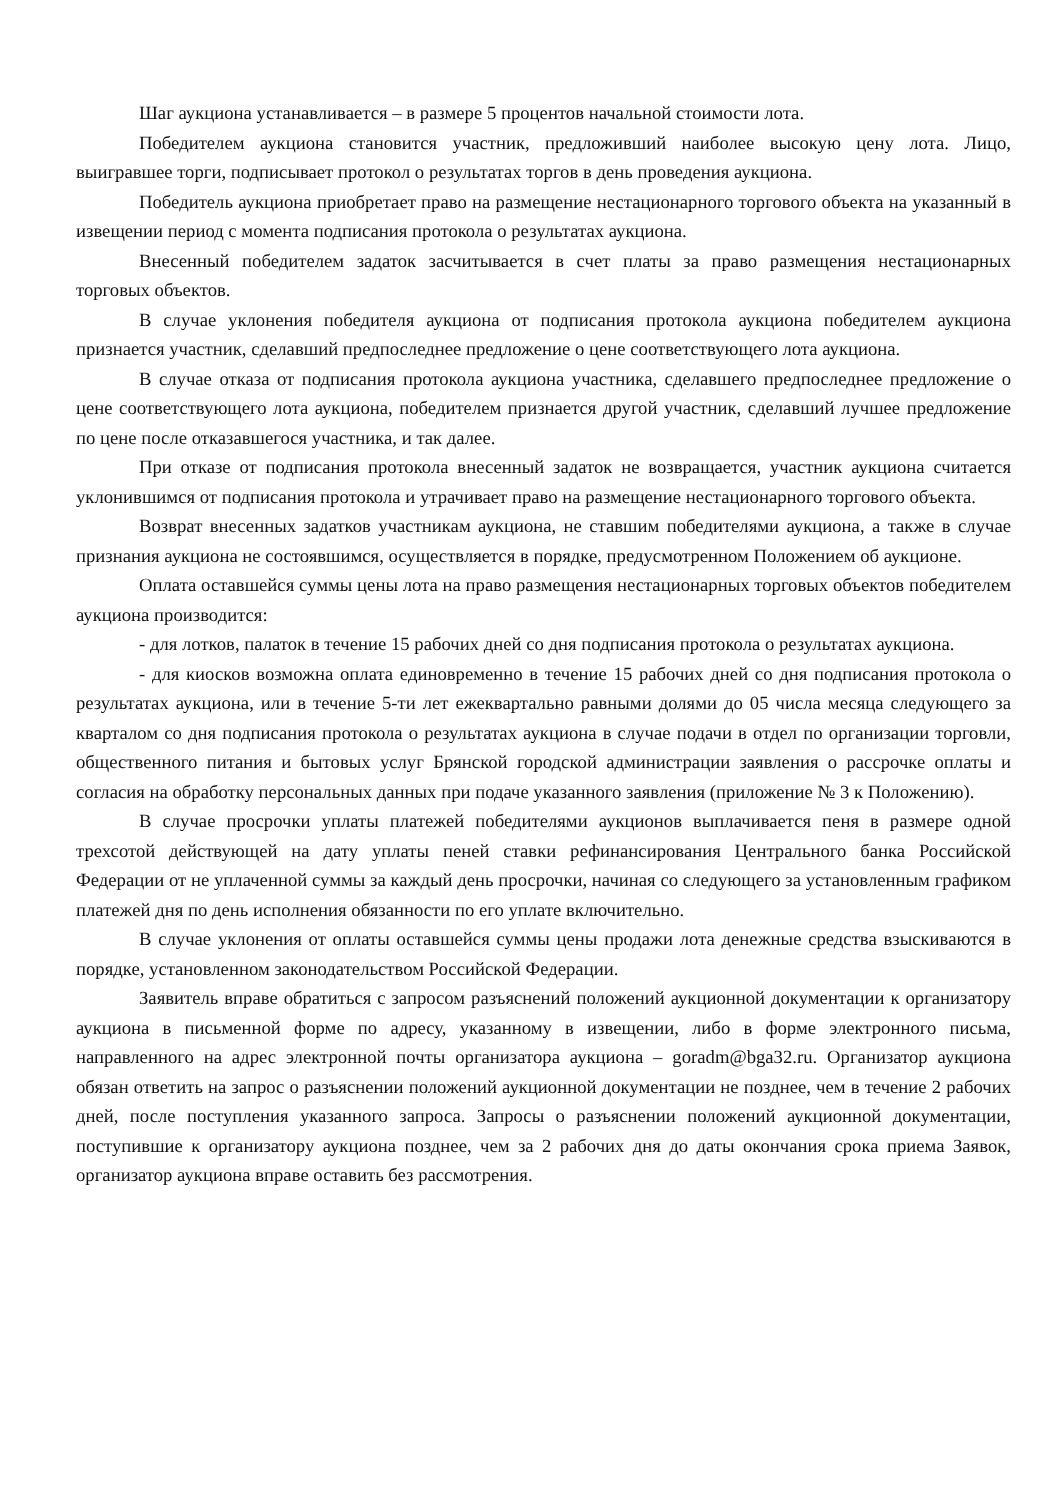Шаг аукциона устанавливается – в размере 5 процентов начальной стоимости лота.
Победителем аукциона становится участник, предложивший наиболее высокую цену лота. Лицо, выигравшее торги, подписывает протокол о результатах торгов в день проведения аукциона.
Победитель аукциона приобретает право на размещение нестационарного торгового объекта на указанный в извещении период с момента подписания протокола о результатах аукциона.
Внесенный победителем задаток засчитывается в счет платы за право размещения нестационарных торговых объектов.
В случае уклонения победителя аукциона от подписания протокола аукциона победителем аукциона признается участник, сделавший предпоследнее предложение о цене соответствующего лота аукциона.
В случае отказа от подписания протокола аукциона участника, сделавшего предпоследнее предложение о цене соответствующего лота аукциона, победителем признается другой участник, сделавший лучшее предложение по цене после отказавшегося участника, и так далее.
При отказе от подписания протокола внесенный задаток не возвращается, участник аукциона считается уклонившимся от подписания протокола и утрачивает право на размещение нестационарного торгового объекта.
Возврат внесенных задатков участникам аукциона, не ставшим победителями аукциона, а также в случае признания аукциона не состоявшимся, осуществляется в порядке, предусмотренном Положением об аукционе.
Оплата оставшейся суммы цены лота на право размещения нестационарных торговых объектов победителем аукциона производится:
- для лотков, палаток в течение 15 рабочих дней со дня подписания протокола о результатах аукциона.
- для киосков возможна оплата единовременно в течение 15 рабочих дней со дня подписания протокола о результатах аукциона, или в течение 5-ти лет ежеквартально равными долями до 05 числа месяца следующего за кварталом со дня подписания протокола о результатах аукциона в случае подачи в отдел по организации торговли, общественного питания и бытовых услуг Брянской городской администрации заявления о рассрочке оплаты и согласия на обработку персональных данных при подаче указанного заявления (приложение № 3 к Положению).
В случае просрочки уплаты платежей победителями аукционов выплачивается пеня в размере одной трехсотой действующей на дату уплаты пеней ставки рефинансирования Центрального банка Российской Федерации от не уплаченной суммы за каждый день просрочки, начиная со следующего за установленным графиком платежей дня по день исполнения обязанности по его уплате включительно.
В случае уклонения от оплаты оставшейся суммы цены продажи лота денежные средства взыскиваются в порядке, установленном законодательством Российской Федерации.
Заявитель вправе обратиться с запросом разъяснений положений аукционной документации к организатору аукциона в письменной форме по адресу, указанному в извещении, либо в форме электронного письма, направленного на адрес электронной почты организатора аукциона – goradm@bga32.ru. Организатор аукциона обязан ответить на запрос о разъяснении положений аукционной документации не позднее, чем в течение 2 рабочих дней, после поступления указанного запроса. Запросы о разъяснении положений аукционной документации, поступившие к организатору аукциона позднее, чем за 2 рабочих дня до даты окончания срока приема Заявок, организатор аукциона вправе оставить без рассмотрения.